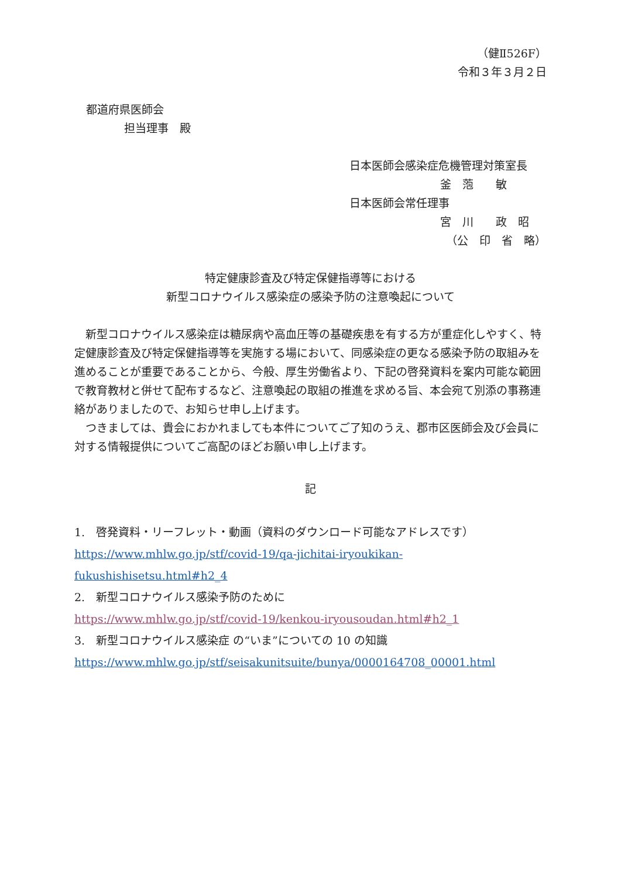（健Ⅱ526F）
令和３年３月２日
都道府県医師会
担当理事　殿
日本医師会感染症危機管理対策室長
釜　萢　　敏
日本医師会常任理事
宮　川　　政　昭
（公　印　省　略）
特定健康診査及び特定保健指導等における
新型コロナウイルス感染症の感染予防の注意喚起について
新型コロナウイルス感染症は糖尿病や高血圧等の基礎疾患を有する方が重症化しやすく、特定健康診査及び特定保健指導等を実施する場において、同感染症の更なる感染予防の取組みを進めることが重要であることから、今般、厚生労働省より、下記の啓発資料を案内可能な範囲で教育教材と併せて配布するなど、注意喚起の取組の推進を求める旨、本会宛て別添の事務連絡がありましたので、お知らせ申し上げます。
つきましては、貴会におかれましても本件についてご了知のうえ、郡市区医師会及び会員に対する情報提供についてご高配のほどお願い申し上げます。
記
1.　啓発資料・リーフレット・動画（資料のダウンロード可能なアドレスです）
https://www.mhlw.go.jp/stf/covid-19/qa-jichitai-iryoukikan-fukushishisetsu.html#h2_4
2.　新型コロナウイルス感染予防のために
https://www.mhlw.go.jp/stf/covid-19/kenkou-iryousoudan.html#h2_1
3.　新型コロナウイルス感染症 の“いま”についての 10 の知識
https://www.mhlw.go.jp/stf/seisakunitsuite/bunya/0000164708_00001.html